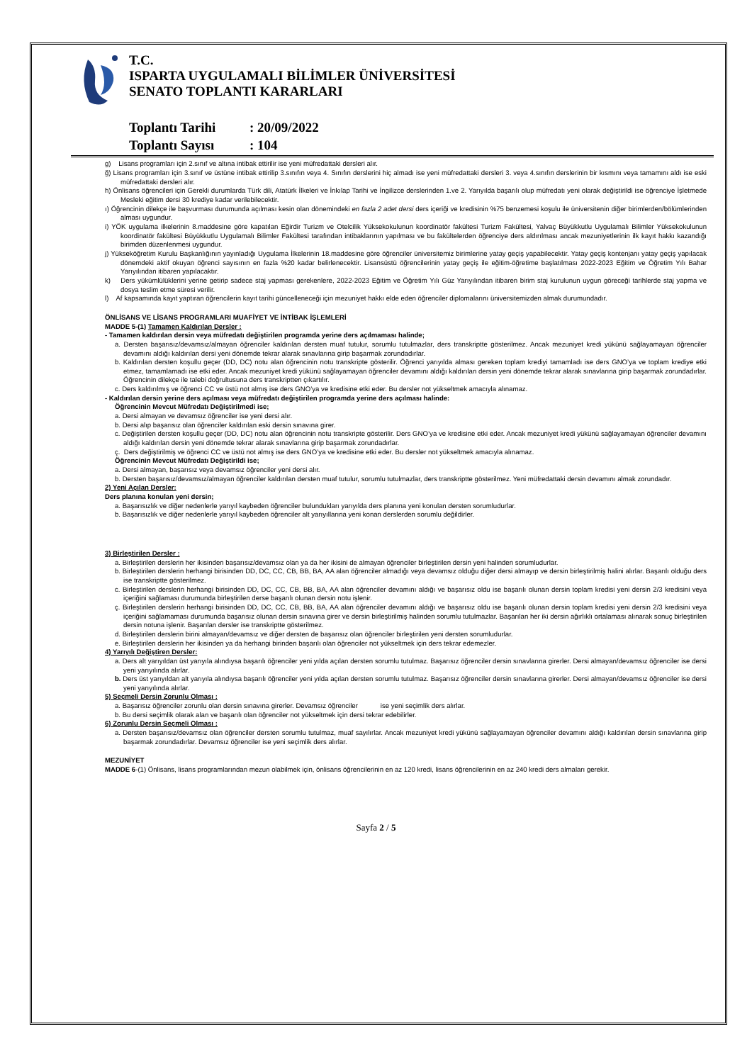T.C.
ISPARTA UYGULAMALI BİLİMLER ÜNİVERSİTESİ
SENATO TOPLANTI KARARLARI
Toplantı Tarihi: 20/09/2022
Toplantı Sayısı: 104
g) Lisans programları için 2.sınıf ve altına intibak ettirilir ise yeni müfredattaki dersleri alır.
ğ) Lisans programları için 3.sınıf ve üstüne intibak ettirilip 3.sınıfın veya 4. Sınıfın derslerini hiç almadı ise yeni müfredattaki dersleri 3. veya 4.sınıfın derslerinin bir kısmını veya tamamını aldı ise eski müfredattaki dersleri alır.
h) Önlisans öğrencileri için Gerekli durumlarda Türk dili, Atatürk İlkeleri ve İnkılap Tarihi ve İngilizce derslerinden 1.ve 2. Yarıyılda başarılı olup müfredatı yeni olarak değiştirildi ise öğrenciye İşletmede Mesleki eğitim dersi 30 krediye kadar verilebilecektir.
ı) Öğrencinin dilekçe ile başvurması durumunda açılması kesin olan dönemindeki en fazla 2 adet dersi ders içeriği ve kredisinin %75 benzemesi koşulu ile üniversitenin diğer birimlerden/bölümlerinden alması uygundur.
i) YÖK uygulama ilkelerinin 8.maddesine göre kapatılan Eğirdir Turizm ve Otelcilik Yüksekokulunun koordinatör fakültesi Turizm Fakültesi, Yalvaç Büyükkutlu Uygulamalı Bilimler Yüksekokulunun koordinatör fakültesi Büyükkutlu Uygulamalı Bilimler Fakültesi tarafından intibaklarının yapılması ve bu fakültelerden öğrenciye ders aldırılması ancak mezuniyetlerinin ilk kayıt hakkı kazandığı birimden düzenlenmesi uygundur.
j) Yükseköğretim Kurulu Başkanlığının yayınladığı Uygulama İlkelerinin 18.maddesine göre öğrenciler üniversitemiz birimlerine yatay geçiş yapabilecektir. Yatay geçiş kontenjanı yatay geçiş yapılacak dönemdeki aktif okuyan öğrenci sayısının en fazla %20 kadar belirlenecektir. Lisansüstü öğrencilerinin yatay geçiş ile eğitim-öğretime başlatılması 2022-2023 Eğitim ve Öğretim Yılı Bahar Yarıyılından itibaren yapılacaktır.
k) Ders yükümlülüklerini yerine getirip sadece staj yapması gerekenlere, 2022-2023 Eğitim ve Öğretim Yılı Güz Yarıyılından itibaren birim staj kurulunun uygun göreceği tarihlerde staj yapma ve dosya teslim etme süresi verilir.
l) Af kapsamında kayıt yaptıran öğrencilerin kayıt tarihi güncelleneceği için mezuniyet hakkı elde eden öğrenciler diplomalarını üniversitemizden almak durumundadır.
ÖNLİSANS VE LİSANS PROGRAMLARI MUAFİYET VE İNTİBAK İŞLEMLERİ
MADDE 5-(1) Tamamen Kaldırılan Dersler :
- Tamamen kaldırılan dersin veya müfredatı değiştirilen programda yerine ders açılmaması halinde;
a. Dersten başarısız/devamsız/almayan öğrenciler kaldırılan dersten muaf tutulur, sorumlu tutulmazlar, ders transkriptte gösterilmez. Ancak mezuniyet kredi yükünü sağlayamayan öğrenciler devamını aldığı kaldırılan dersi yeni dönemde tekrar alarak sınavlarına girip başarmak zorundadırlar.
b. Kaldırılan dersten koşullu geçer (DD, DC) notu alan öğrencinin notu transkripte gösterilir. Öğrenci yarıyılda alması gereken toplam krediyi tamamladı ise ders GNO’ya ve toplam krediye etki etmez, tamamlamadı ise etki eder. Ancak mezuniyet kredi yükünü sağlayamayan öğrenciler devamını aldığı kaldırılan dersin yeni dönemde tekrar alarak sınavlarına girip başarmak zorundadırlar. Öğrencinin dilekçe ile talebi doğrultusuna ders transkriptten çıkartılır.
c. Ders kaldırılmış ve öğrenci CC ve üstü not almış ise ders GNO’ya ve kredisine etki eder. Bu dersler not yükseltmek amacıyla alınamaz.
- Kaldırılan dersin yerine ders açılması veya müfredatı değiştirilen programda yerine ders açılması halinde:
Öğrencinin Mevcut Müfredatı Değiştirilmedi ise;
a. Dersi almayan ve devamsız öğrenciler ise yeni dersi alır.
b. Dersi alıp başarısız olan öğrenciler kaldırılan eski dersin sınavına girer.
c. Değiştirilen dersten koşullu geçer (DD, DC) notu alan öğrencinin notu transkripte gösterilir. Ders GNO’ya ve kredisine etki eder. Ancak mezuniyet kredi yükünü sağlayamayan öğrenciler devamını aldığı kaldırılan dersin yeni dönemde tekrar alarak sınavlarına girip başarmak zorundadırlar.
ç. Ders değiştirilmiş ve öğrenci CC ve üstü not almış ise ders GNO’ya ve kredisine etki eder. Bu dersler not yükseltmek amacıyla alınamaz.
Öğrencinin Mevcut Müfredatı Değiştirildi ise;
a. Dersi almayan, başarısız veya devamsız öğrenciler yeni dersi alır.
b. Dersten başarısız/devamsız/almayan öğrenciler kaldırılan dersten muaf tutulur, sorumlu tutulmazlar, ders transkriptte gösterilmez. Yeni müfredattaki dersin devamını almak zorundadır.
2) Yeni Açılan Dersler:
Ders planına konulan yeni dersin;
a. Başarısızlık ve diğer nedenlerle yarıyıl kaybeden öğrenciler bulundukları yarıyılda ders planına yeni konulan dersten sorumludurlar.
b. Başarısızlık ve diğer nedenlerle yarıyıl kaybeden öğrenciler alt yarıyıllarına yeni konan derslerden sorumlu değildirler.
3) Birleştirilen Dersler :
a. Birleştirilen derslerin her ikisinden başarısız/devamsız olan ya da her ikisini de almayan öğrenciler birleştirilen dersin yeni halinden sorumludurlar.
b. Birleştirilen derslerin herhangi birisinden DD, DC, CC, CB, BB, BA, AA alan öğrenciler almadığı veya devamsız olduğu diğer dersi almayıp ve dersin birleştirilmiş halini alırlar. Başarılı olduğu ders ise transkriptte gösterilmez.
c. Birleştirilen derslerin herhangi birisinden DD, DC, CC, CB, BB, BA, AA alan öğrenciler devamını aldığı ve başarısız oldu ise başarılı olunan dersin toplam kredisi yeni dersin 2/3 kredisini veya içeriğini sağlaması durumunda birleştirilen derse başarılı olunan dersin notu işlenir.
ç. Birleştirilen derslerin herhangi birisinden DD, DC, CC, CB, BB, BA, AA alan öğrenciler devamını aldığı ve başarısız oldu ise başarılı olunan dersin toplam kredisi yeni dersin 2/3 kredisini veya içeriğini sağlamaması durumunda başarısız olunan dersin sınavına girer ve dersin birleştirilmiş halinden sorumlu tutulmazlar. Başarılan her iki dersin ağırlıklı ortalaması alınarak sonuç birleştirilen dersin notuna işlenir. Başarılan dersler ise transkriptte gösterilmez.
d. Birleştirilen derslerin birini almayan/devamsız ve diğer dersten de başarısız olan öğrenciler birleştirilen yeni dersten sorumludurlar.
e. Birleştirilen derslerin her ikisinden ya da herhangi birinden başarılı olan öğrenciler not yükseltmek için ders tekrar edemezler.
4) Yarıyılı Değiştiren Dersler:
a. Ders alt yarıyıldan üst yarıyıla alındıysa başarılı öğrenciler yeni yılda açılan dersten sorumlu tutulmaz. Başarısız öğrenciler dersin sınavlarına girerler. Dersi almayan/devamsız öğrenciler ise dersi yeni yarıyılında alırlar.
b. Ders üst yarıyıldan alt yarıyıla alındıysa başarılı öğrenciler yeni yılda açılan dersten sorumlu tutulmaz. Başarısız öğrenciler dersin sınavlarına girerler. Dersi almayan/devamsız öğrenciler ise dersi yeni yarıyılında alırlar.
5) Seçmeli Dersin Zorunlu Olması :
a. Başarısız öğrenciler zorunlu olan dersin sınavına girerler. Devamsız öğrenciler ise yeni seçimlik ders alırlar.
b. Bu dersi seçimlik olarak alan ve başarılı olan öğrenciler not yükseltmek için dersi tekrar edebilirler.
6) Zorunlu Dersin Seçmeli Olması :
a. Dersten başarısız/devamsız olan öğrenciler dersten sorumlu tutulmaz, muaf sayılırlar. Ancak mezuniyet kredi yükünü sağlayamayan öğrenciler devamını aldığı kaldırılan dersin sınavlarına girip başarmak zorundadırlar. Devamsız öğrenciler ise yeni seçimlik ders alırlar.
MEZUNİYET
MADDE 6-(1) Önlisans, lisans programlarından mezun olabilmek için, önlisans öğrencilerinin en az 120 kredi, lisans öğrencilerinin en az 240 kredi ders almaları gerekir.
Sayfa 2 / 5